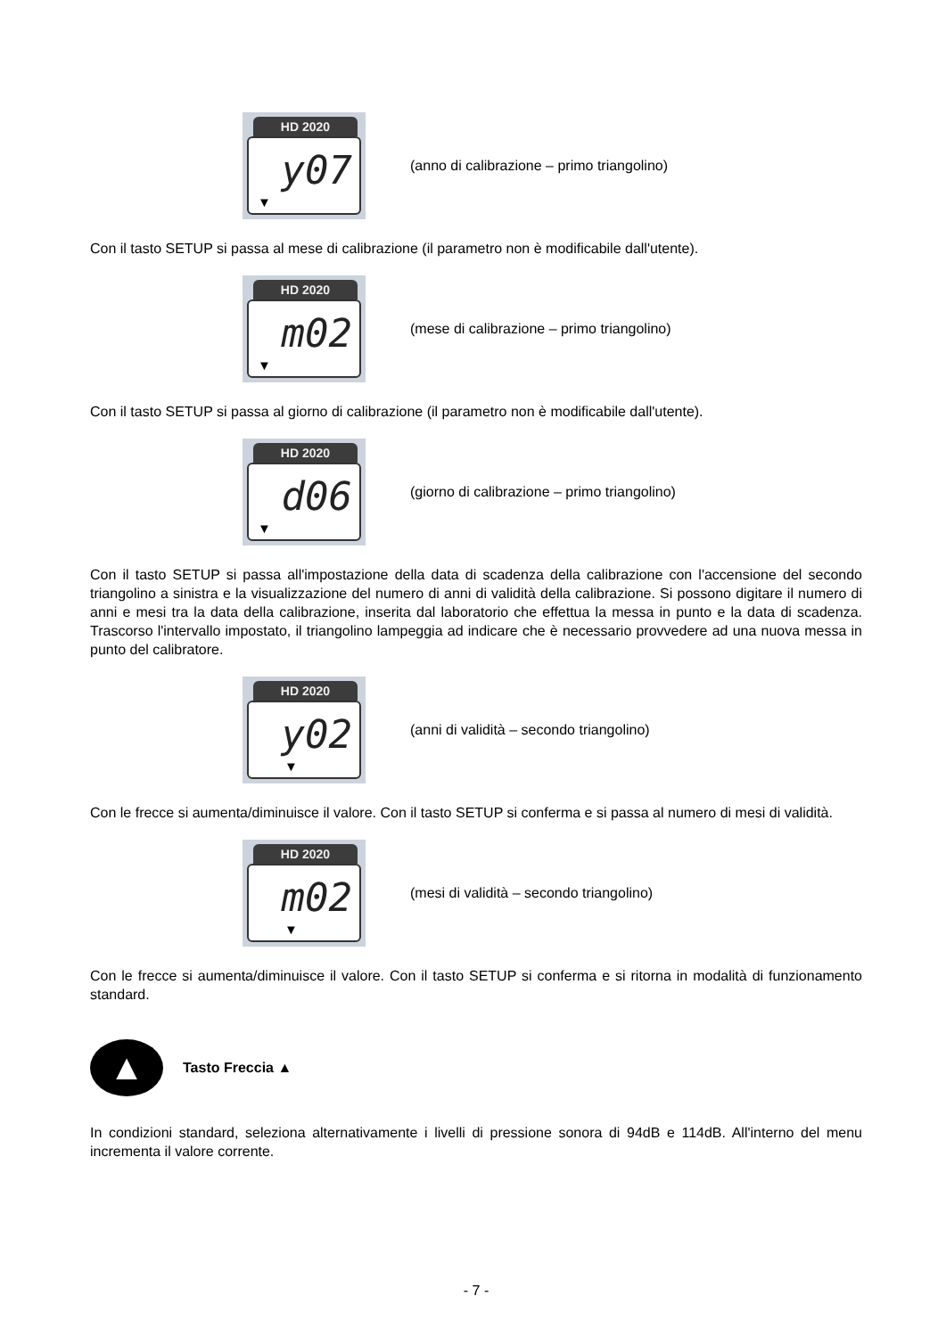HD 2020
y07
▼
(anno di calibrazione – primo triangolino)
Con il tasto SETUP si passa al mese di calibrazione (il parametro non è modificabile dall'utente).
HD 2020
m02
▼
(mese di calibrazione – primo triangolino)
Con il tasto SETUP si passa al giorno di calibrazione (il parametro non è modificabile dall'utente).
HD 2020
d06
▼
(giorno di calibrazione – primo triangolino)
Con il tasto SETUP si passa all'impostazione della data di scadenza della calibrazione con l'accensione del secondo triangolino a sinistra e la visualizzazione del numero di anni di validità della calibrazione. Si possono digitare il numero di anni e mesi tra la data della calibrazione, inserita dal laboratorio che effettua la messa in punto e la data di scadenza. Trascorso l'intervallo impostato, il triangolino lampeggia ad indicare che è necessario provvedere ad una nuova messa in punto del calibratore.
HD 2020
y02
▼
(anni di validità – secondo triangolino)
Con le frecce si aumenta/diminuisce il valore. Con il tasto SETUP si conferma e si passa al numero di mesi di validità.
HD 2020
m02
▼
(mesi di validità – secondo triangolino)
Con le frecce si aumenta/diminuisce il valore. Con il tasto SETUP si conferma e si ritorna in modalità di funzionamento standard.
▲
Tasto Freccia ▲
In condizioni standard, seleziona alternativamente i livelli di pressione sonora di 94dB e 114dB. All'interno del menu incrementa il valore corrente.
- 7 -